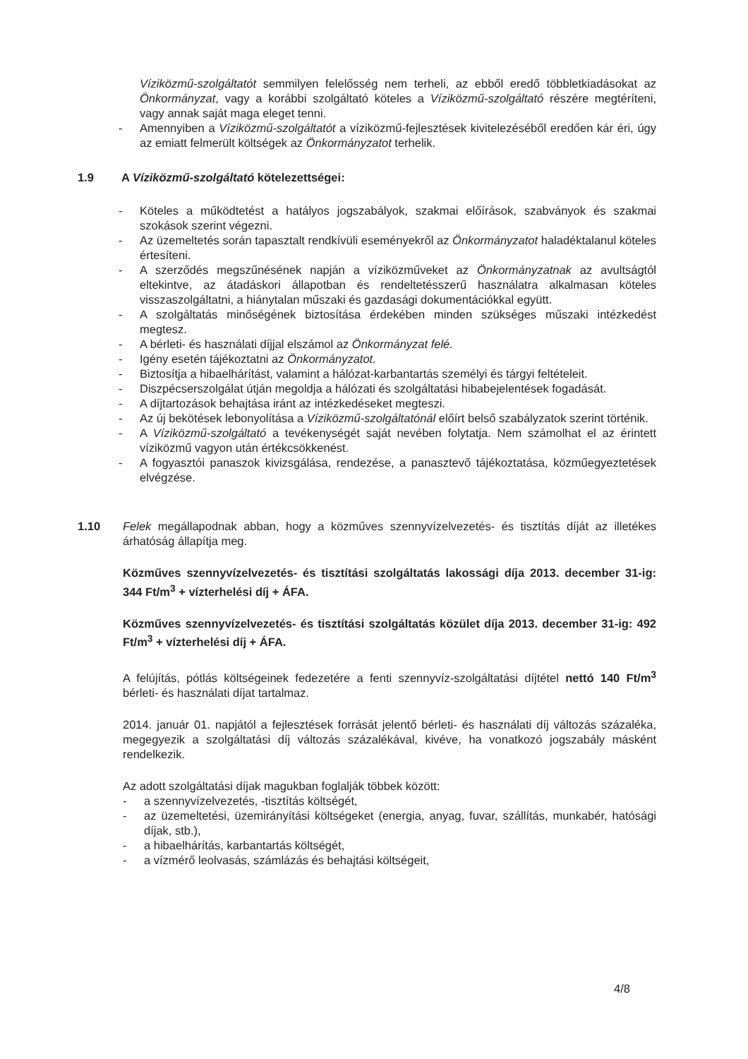Víziközmű-szolgáltatót semmilyen felelősség nem terheli, az ebből eredő többletkiadásokat az Önkormányzat, vagy a korábbi szolgáltató köteles a Víziközmű-szolgáltató részére megtéríteni, vagy annak saját maga eleget tenni.
- Amennyiben a Víziközmű-szolgáltatót a víziközmű-fejlesztések kivitelezéséből eredően kár éri, úgy az emiatt felmerült költségek az Önkormányzatot terhelik.
1.9 A Víziközmű-szolgáltató kötelezettségei:
- Köteles a működtetést a hatályos jogszabályok, szakmai előírások, szabványok és szakmai szokások szerint végezni.
- Az üzemeltetés során tapasztalt rendkívüli eseményekről az Önkormányzatot haladéktalanul köteles értesíteni.
- A szerződés megszűnésének napján a víziközműveket az Önkormányzatnak az avultságtól eltekintve, az átadáskori állapotban és rendeltetésszerű használatra alkalmasan köteles visszaszolgáltatni, a hiánytalan műszaki és gazdasági dokumentációkkal együtt.
- A szolgáltatás minőségének biztosítása érdekében minden szükséges műszaki intézkedést megtesz.
- A bérleti- és használati díjjal elszámol az Önkormányzat felé.
- Igény esetén tájékoztatni az Önkormányzatot.
- Biztosítja a hibaelhárítást, valamint a hálózat-karbantartás személyi és tárgyi feltételeit.
- Diszpécserszolgálat útján megoldja a hálózati és szolgáltatási hibabejelentések fogadását.
- A díjtartozások behajtása iránt az intézkedéseket megteszi.
- Az új bekötések lebonyolítása a Víziközmű-szolgáltatónál előírt belső szabályzatok szerint történik.
- A Víziközmű-szolgáltató a tevékenységét saját nevében folytatja. Nem számolhat el az érintett víziközmű vagyon után értékcsökkenést.
- A fogyasztói panaszok kivizsgálása, rendezése, a panasztevő tájékoztatása, közműegyeztetések elvégzése.
1.10 Felek megállapodnak abban, hogy a közműves szennyvízelvezetés- és tisztítás díját az illetékes árhatóság állapítja meg.
Közműves szennyvízelvezetés- és tisztítási szolgáltatás lakossági díja 2013. december 31-ig: 344 Ft/m<sup>3</sup> + vízterhelési díj + ÁFA.
Közműves szennyvízelvezetés- és tisztítási szolgáltatás közület díja 2013. december 31-ig: 492 Ft/m<sup>3</sup> + vízterhelési díj + ÁFA.
A felújítás, pótlás költségeinek fedezetére a fenti szennyvíz-szolgáltatási díjtétel nettó 140 Ft/m<sup>3</sup> bérleti- és használati díjat tartalmaz.
2014. január 01. napjától a fejlesztések forrását jelentő bérleti- és használati díj változás százaléka, megegyezik a szolgáltatási díj változás százalékával, kivéve, ha vonatkozó jogszabály másként rendelkezik.
Az adott szolgáltatási díjak magukban foglalják többek között:
- a szennyvízelvezetés, -tisztítás költségét,
- az üzemeltetési, üzemirányítási költségeket (energia, anyag, fuvar, szállítás, munkabér, hatósági díjak, stb.),
- a hibaelhárítás, karbantartás költségét,
- a vízmérő leolvasás, számlázás és behajtási költségeit,
4/8